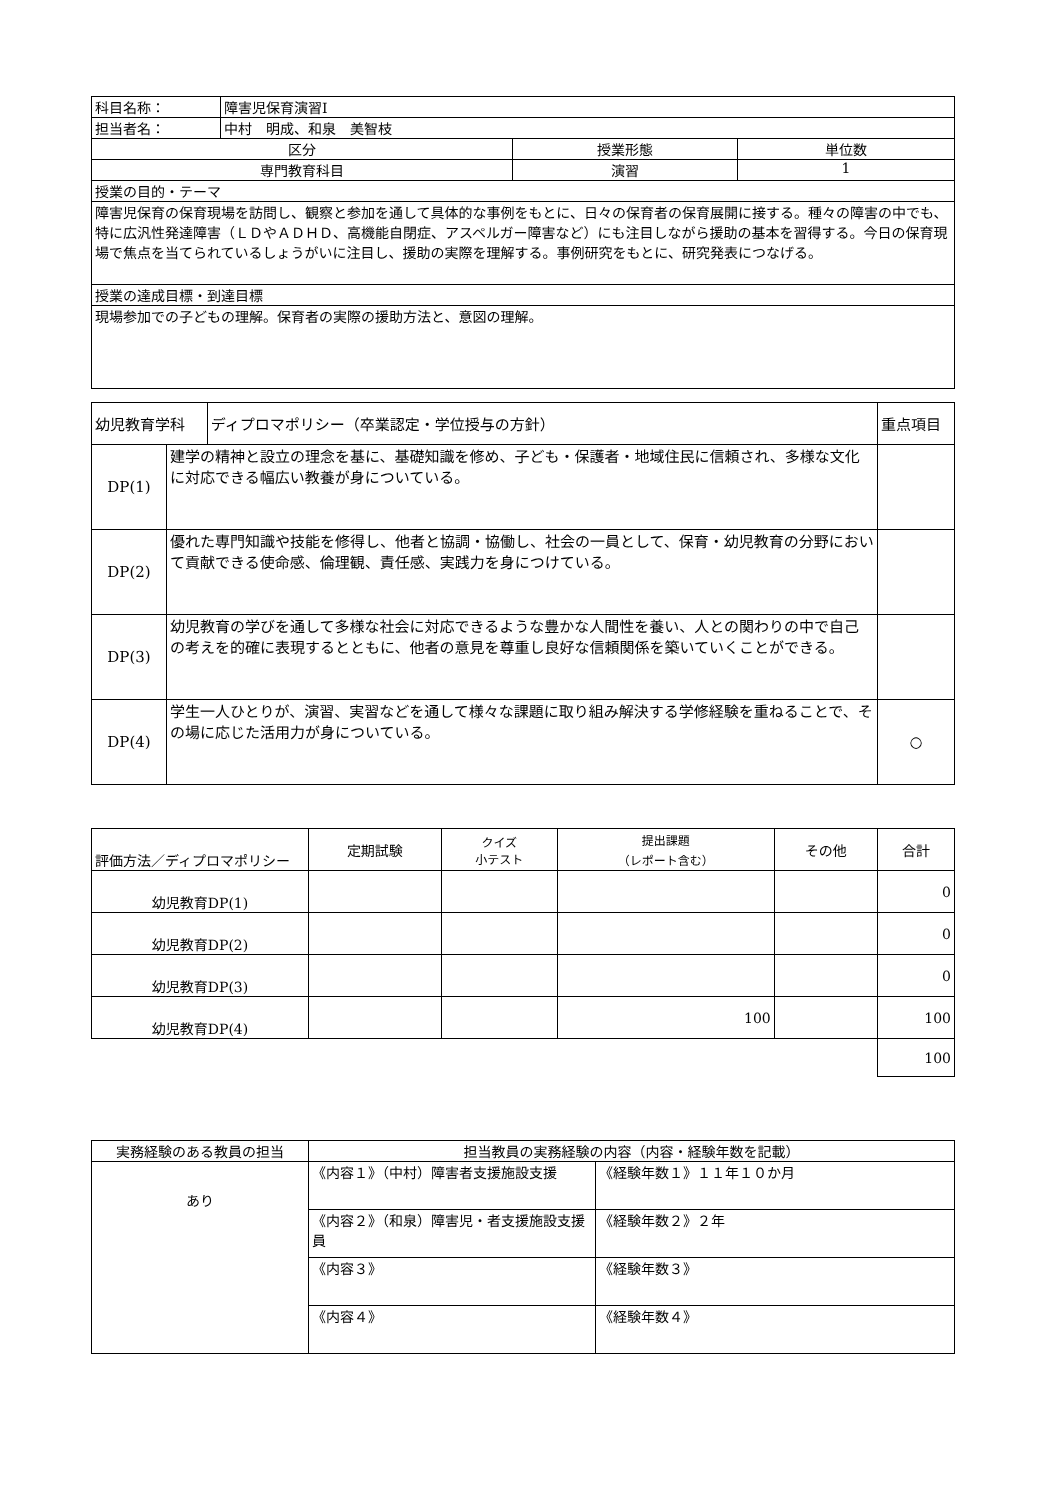| 科目名称： | 障害児保育演習Ⅰ | | |
| 担当者名： | 中村 明成、和泉 美智枝 | | |
| 区分 | | 授業形態 | 単位数 |
| 専門教育科目 | | 演習 | 1 |
| 授業の目的・テーマ | | | |
| 障害児保育の保育現場を訪問し、観察と参加を通して具体的な事例をもとに、日々の保育者の保育展開に接する。種々の障害の中でも、特に広汎性発達障害（ＬＤやＡＤＨＤ、高機能自閉症、アスペルガー障害など）にも注目しながら援助の基本を習得する。今日の保育現場で焦点を当てられているしょうがいに注目し、援助の実際を理解する。事例研究をもとに、研究発表につなげる。 | | | |
| 授業の達成目標・到達目標 | | | |
| 現場参加での子どもの理解。保育者の実際の援助方法と、意図の理解。 | | | |
| 幼児教育学科 | | ディプロマポリシー（卒業認定・学位授与の方針） | 重点項目 |
| DP(1) | 建学の精神と設立の理念を基に、基礎知識を修め、子ども・保護者・地域住民に信頼され、多様な文化に対応できる幅広い教養が身についている。 | | |
| DP(2) | 優れた専門知識や技能を修得し、他者と協調・協働し、社会の一員として、保育・幼児教育の分野において貢献できる使命感、倫理観、責任感、実践力を身につけている。 | | |
| DP(3) | 幼児教育の学びを通して多様な社会に対応できるような豊かな人間性を養い、人との関わりの中で自己の考えを的確に表現するとともに、他者の意見を尊重し良好な信頼関係を築いていくことができる。 | | |
| DP(4) | 学生一人ひとりが、演習、実習などを通して様々な課題に取り組み解決する学修経験を重ねることで、その場に応じた活用力が身についている。 | | ○ |
| 評価方法／ディプロマポリシー | 定期試験 | クイズ 小テスト | 提出課題 （レポート含む） | その他 | 合計 |
| 幼児教育DP(1) | | | | | 0 |
| 幼児教育DP(2) | | | | | 0 |
| 幼児教育DP(3) | | | | | 0 |
| 幼児教育DP(4) | | | 100 | | 100 |
| | | | | | 100 |
| 実務経験のある教員の担当 | 担当教員の実務経験の内容（内容・経験年数を記載） | |
| あり | 《内容１》（中村）障害者支援施設支援 | 《経験年数１》１１年１０か月 |
| | 《内容２》（和泉）障害児・者支援施設支援員 | 《経験年数２》２年 |
| | 《内容３》 | 《経験年数３》 |
| | 《内容４》 | 《経験年数４》 |